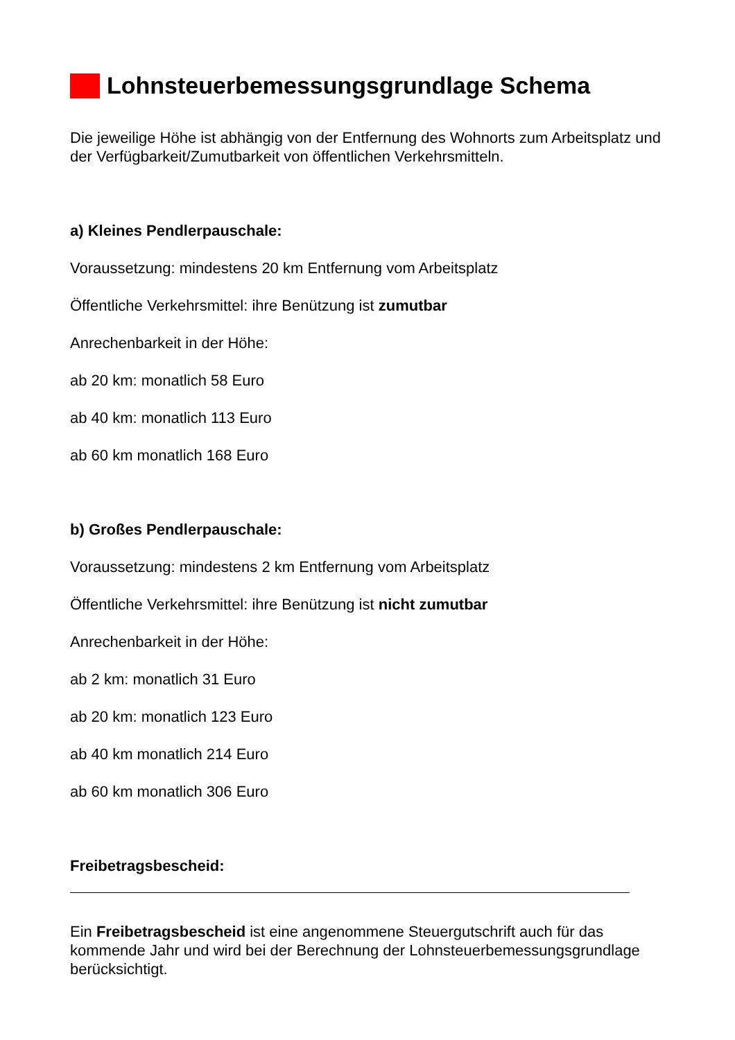Lohnsteuerbemessungsgrundlage Schema
Die jeweilige Höhe ist abhängig von der Entfernung des Wohnorts zum Arbeitsplatz und der Verfügbarkeit/Zumutbarkeit von öffentlichen Verkehrsmitteln.
a) Kleines Pendlerpauschale:
Voraussetzung: mindestens 20 km Entfernung vom Arbeitsplatz
Öffentliche Verkehrsmittel: ihre Benützung ist zumutbar
Anrechenbarkeit in der Höhe:
ab 20 km: monatlich 58 Euro
ab 40 km: monatlich 113 Euro
ab 60 km monatlich 168 Euro
b) Großes Pendlerpauschale:
Voraussetzung: mindestens 2 km Entfernung vom Arbeitsplatz
Öffentliche Verkehrsmittel: ihre Benützung ist nicht zumutbar
Anrechenbarkeit in der Höhe:
ab 2 km: monatlich 31 Euro
ab 20 km: monatlich 123 Euro
ab 40 km monatlich 214 Euro
ab 60 km monatlich 306 Euro
Freibetragsbescheid:
Ein Freibetragsbescheid ist eine angenommene Steuergutschrift auch für das kommende Jahr und wird bei der Berechnung der Lohnsteuerbemessungsgrundlage berücksichtigt.